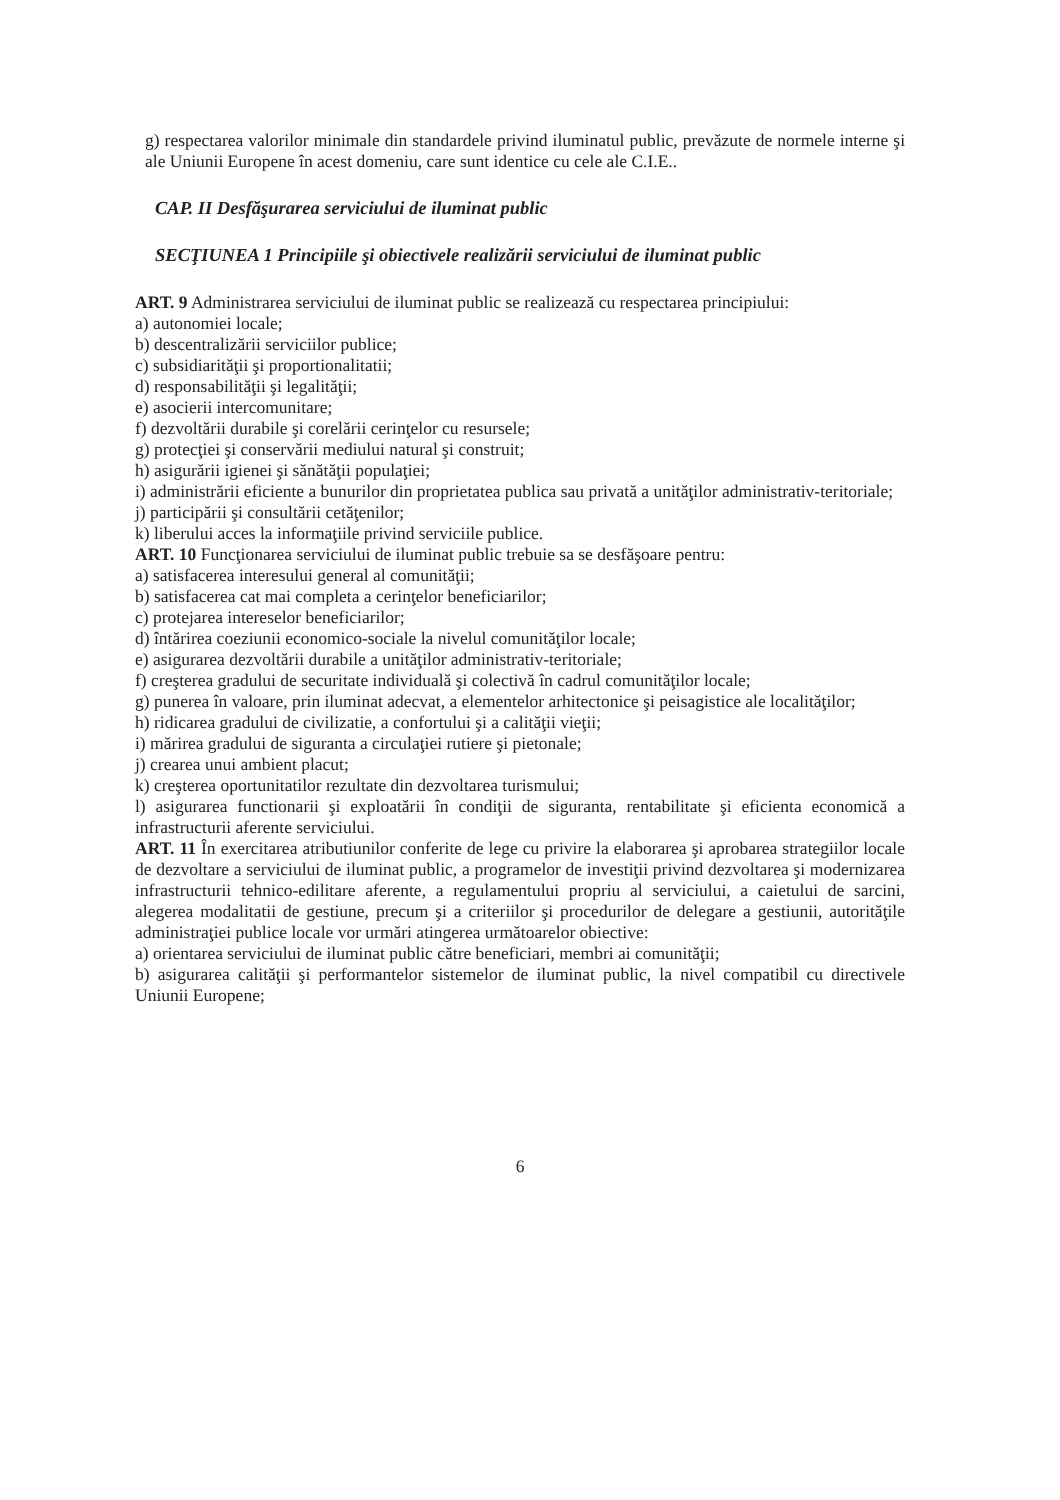g) respectarea valorilor minimale din standardele privind iluminatul public, prevăzute de normele interne şi ale Uniunii Europene în acest domeniu, care sunt identice cu cele ale C.I.E..
CAP. II Desfăşurarea serviciului de iluminat public
SECŢIUNEA 1 Principiile şi obiectivele realizării serviciului de iluminat public
ART. 9 Administrarea serviciului de iluminat public se realizează cu respectarea principiului:
a) autonomiei locale;
b) descentralizării serviciilor publice;
c) subsidiarităţii şi proportionalitatii;
d) responsabilităţii şi legalităţii;
e) asocierii intercomunitare;
f) dezvoltării durabile şi corelării cerinţelor cu resursele;
g) protecţiei şi conservării mediului natural şi construit;
h) asigurării igienei şi sănătăţii populaţiei;
i) administrării eficiente a bunurilor din proprietatea publica sau privată a unităţilor administrativ-teritoriale;
j) participării şi consultării cetăţenilor;
k) liberului acces la informaţiile privind serviciile publice.
ART. 10 Funcţionarea serviciului de iluminat public trebuie sa se desfăşoare pentru:
a) satisfacerea interesului general al comunităţii;
b) satisfacerea cat mai completa a cerinţelor beneficiarilor;
c) protejarea intereselor beneficiarilor;
d) întărirea coeziunii economico-sociale la nivelul comunităţilor locale;
e) asigurarea dezvoltării durabile a unităţilor administrativ-teritoriale;
f) creşterea gradului de securitate individuală şi colectivă în cadrul comunităţilor locale;
g) punerea în valoare, prin iluminat adecvat, a elementelor arhitectonice şi peisagistice ale localităţilor;
h) ridicarea gradului de civilizatie, a confortului şi a calităţii vieţii;
i) mărirea gradului de siguranta a circulaţiei rutiere şi pietonale;
j) crearea unui ambient placut;
k) creşterea oportunitatilor rezultate din dezvoltarea turismului;
l) asigurarea functionarii şi exploatării în condiţii de siguranta, rentabilitate şi eficienta economică a infrastructurii aferente serviciului.
ART. 11 În exercitarea atributiunilor conferite de lege cu privire la elaborarea şi aprobarea strategiilor locale de dezvoltare a serviciului de iluminat public, a programelor de investiţii privind dezvoltarea şi modernizarea infrastructurii tehnico-edilitare aferente, a regulamentului propriu al serviciului, a caietului de sarcini, alegerea modalitatii de gestiune, precum şi a criteriilor şi procedurilor de delegare a gestiunii, autorităţile administraţiei publice locale vor urmări atingerea următoarelor obiective:
a) orientarea serviciului de iluminat public către beneficiari, membri ai comunităţii;
b) asigurarea calităţii şi performantelor sistemelor de iluminat public, la nivel compatibil cu directivele Uniunii Europene;
6